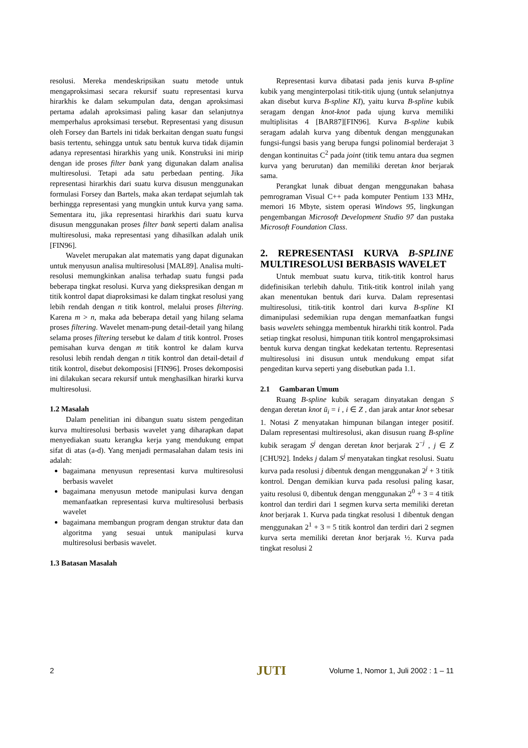resolusi. Mereka mendeskripsikan suatu metode untuk mengaproksimasi secara rekursif suatu representasi kurva hirarkhis ke dalam sekumpulan data, dengan aproksimasi pertama adalah aproksimasi paling kasar dan selanjutnya memperhalus aproksimasi tersebut. Representasi yang disusun oleh Forsey dan Bartels ini tidak berkaitan dengan suatu fungsi basis tertentu, sehingga untuk satu bentuk kurva tidak dijamin adanya representasi hirarkhis yang unik. Konstruksi ini mirip dengan ide proses filter bank yang digunakan dalam analisa multiresolusi. Tetapi ada satu perbedaan penting. Jika representasi hirarkhis dari suatu kurva disusun menggunakan formulasi Forsey dan Bartels, maka akan terdapat sejumlah tak berhingga representasi yang mungkin untuk kurva yang sama. Sementara itu, jika representasi hirarkhis dari suatu kurva disusun menggunakan proses filter bank seperti dalam analisa multiresolusi, maka representasi yang dihasilkan adalah unik [FIN96].
Wavelet merupakan alat matematis yang dapat digunakan untuk menyusun analisa multiresolusi [MAL89]. Analisa multi-resolusi memungkinkan analisa terhadap suatu fungsi pada beberapa tingkat resolusi. Kurva yang diekspresikan dengan m titik kontrol dapat diaproksimasi ke dalam tingkat resolusi yang lebih rendah dengan n titik kontrol, melalui proses filtering. Karena m > n, maka ada beberapa detail yang hilang selama proses filtering. Wavelet menam-pung detail-detail yang hilang selama proses filtering tersebut ke dalam d titik kontrol. Proses pemisahan kurva dengan m titik kontrol ke dalam kurva resolusi lebih rendah dengan n titik kontrol dan detail-detail d titik kontrol, disebut dekomposisi [FIN96]. Proses dekomposisi ini dilakukan secara rekursif untuk menghasilkan hirarki kurva multiresolusi.
1.2 Masalah
Dalam penelitian ini dibangun suatu sistem pengeditan kurva multiresolusi berbasis wavelet yang diharapkan dapat menyediakan suatu kerangka kerja yang mendukung empat sifat di atas (a-d). Yang menjadi permasalahan dalam tesis ini adalah:
bagaimana menyusun representasi kurva multiresolusi berbasis wavelet
bagaimana menyusun metode manipulasi kurva dengan memanfaatkan representasi kurva multiresolusi berbasis wavelet
bagaimana membangun program dengan struktur data dan algoritma yang sesuai untuk manipulasi kurva multiresolusi berbasis wavelet.
1.3 Batasan Masalah
Representasi kurva dibatasi pada jenis kurva B-spline kubik yang menginterpolasi titik-titik ujung (untuk selanjutnya akan disebut kurva B-spline KI), yaitu kurva B-spline kubik seragam dengan knot-knot pada ujung kurva memiliki multiplisitas 4 [BAR87][FIN96]. Kurva B-spline kubik seragam adalah kurva yang dibentuk dengan menggunakan fungsi-fungsi basis yang berupa fungsi polinomial berderajat 3 dengan kontinuitas C<sup>2</sup> pada joint (titik temu antara dua segmen kurva yang berurutan) dan memiliki deretan knot berjarak sama.
Perangkat lunak dibuat dengan menggunakan bahasa pemrograman Visual C++ pada komputer Pentium 133 MHz, memori 16 Mbyte, sistem operasi Windows 95, lingkungan pengembangan Microsoft Development Studio 97 dan pustaka Microsoft Foundation Class.
2. REPRESENTASI KURVA B-SPLINE MULTIRESOLUSI BERBASIS WAVELET
Untuk membuat suatu kurva, titik-titik kontrol harus didefinisikan terlebih dahulu. Titik-titik kontrol inilah yang akan menentukan bentuk dari kurva. Dalam representasi multiresolusi, titik-titik kontrol dari kurva B-spline KI dimanipulasi sedemikian rupa dengan memanfaatkan fungsi basis wavelets sehingga membentuk hirarkhi titik kontrol. Pada setiap tingkat resolusi, himpunan titik kontrol mengaproksimasi bentuk kurva dengan tingkat kedekatan tertentu. Representasi multiresolusi ini disusun untuk mendukung empat sifat pengeditan kurva seperti yang disebutkan pada 1.1.
2.1 Gambaran Umum
Ruang B-spline kubik seragam dinyatakan dengan S dengan deretan knot ū<sub>i</sub> = i , i ∈ Z , dan jarak antar knot sebesar 1. Notasi Z menyatakan himpunan bilangan integer positif. Dalam representasi multiresolusi, akan disusun ruang B-spline kubik seragam S<sup>j</sup> dengan deretan knot berjarak 2<sup>−j</sup> , j ∈ Z [CHU92]. Indeks j dalam S<sup>j</sup> menyatakan tingkat resolusi. Suatu kurva pada resolusi j dibentuk dengan menggunakan 2<sup>j</sup> + 3 titik kontrol. Dengan demikian kurva pada resolusi paling kasar, yaitu resolusi 0, dibentuk dengan menggunakan 2<sup>0</sup> + 3 = 4 titik kontrol dan terdiri dari 1 segmen kurva serta memiliki deretan knot berjarak 1. Kurva pada tingkat resolusi 1 dibentuk dengan menggunakan 2<sup>1</sup> + 3 = 5 titik kontrol dan terdiri dari 2 segmen kurva serta memiliki deretan knot berjarak ½. Kurva pada tingkat resolusi 2
2 JUTI Volume 1, Nomor 1, Juli 2002 : 1 – 11